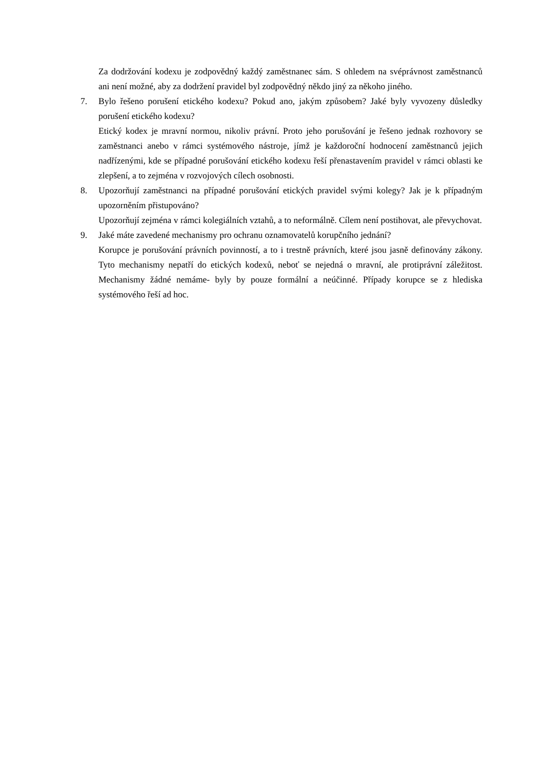Za dodržování kodexu je zodpovědný každý zaměstnanec sám. S ohledem na svéprávnost zaměstnanců ani není možné, aby za dodržení pravidel byl zodpovědný někdo jiný za někoho jiného.
7. Bylo řešeno porušení etického kodexu? Pokud ano, jakým způsobem? Jaké byly vyvozeny důsledky porušení etického kodexu?
Etický kodex je mravní normou, nikoliv právní. Proto jeho porušování je řešeno jednak rozhovory se zaměstnanci anebo v rámci systémového nástroje, jímž je každoroční hodnocení zaměstnanců jejich nadřízenými, kde se případné porušování etického kodexu řeší přenastavením pravidel v rámci oblasti ke zlepšení, a to zejména v rozvojových cílech osobnosti.
8. Upozorňují zaměstnanci na případné porušování etických pravidel svými kolegy? Jak je k případným upozorněním přistupováno?
Upozorňují zejména v rámci kolegiálních vztahů, a to neformálně. Cílem není postihovat, ale převychovat.
9. Jaké máte zavedené mechanismy pro ochranu oznamovatelů korupčního jednání?
Korupce je porušování právních povinností, a to i trestně právních, které jsou jasně definovány zákony. Tyto mechanismy nepatří do etických kodexů, neboť se nejedná o mravní, ale protiprávní záležitost. Mechanismy žádné nemáme- byly by pouze formální a neúčinné. Případy korupce se z hlediska systémového řeší ad hoc.